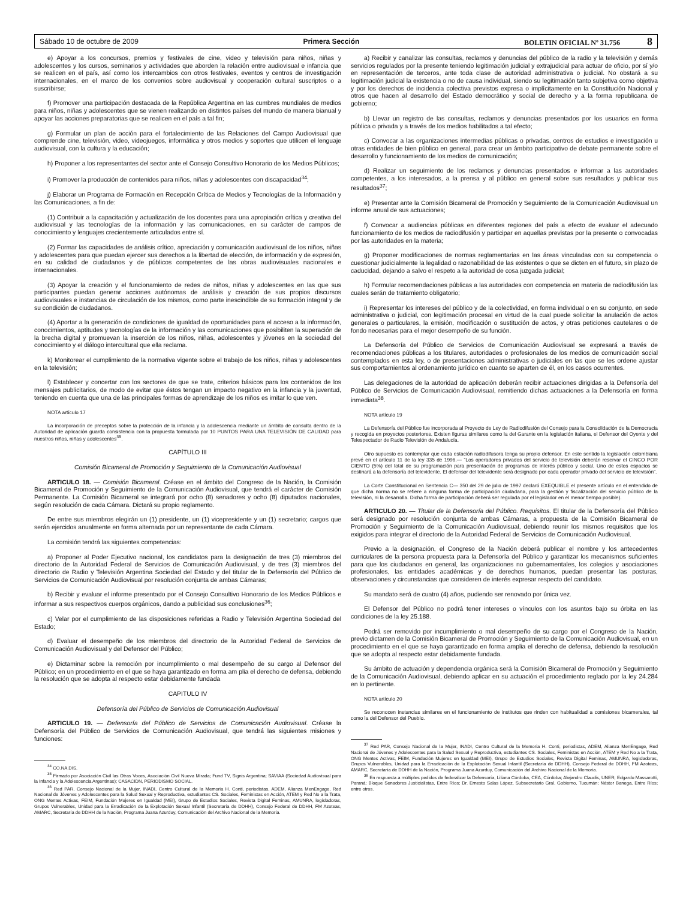Sábado 10 de octubre de 2009 Primera Sección BOLETIN OFICIAL Nº 31.756 8
e) Apoyar a los concursos, premios y festivales de cine, video y televisión para niños, niñas y adolescentes y los cursos, seminarios y actividades que aborden la relación entre audiovisual e infancia que se realicen en el país, así como los intercambios con otros festivales, eventos y centros de investigación internacionales, en el marco de los convenios sobre audiovisual y cooperación cultural suscriptos o a suscribirse;
f) Promover una participación destacada de la República Argentina en las cumbres mundiales de medios para niños, niñas y adolescentes que se vienen realizando en distintos países del mundo de manera bianual y apoyar las acciones preparatorias que se realicen en el país a tal fin;
g) Formular un plan de acción para el fortalecimiento de las Relaciones del Campo Audiovisual que comprende cine, televisión, video, videojuegos, informática y otros medios y soportes que utilicen el lenguaje audiovisual, con la cultura y la educación;
h) Proponer a los representantes del sector ante el Consejo Consultivo Honorario de los Medios Públicos;
i) Promover la producción de contenidos para niños, niñas y adolescentes con discapacidad<sup>34</sup>;
j) Elaborar un Programa de Formación en Recepción Crítica de Medios y Tecnologías de la Información y las Comunicaciones, a fin de:
(1) Contribuir a la capacitación y actualización de los docentes para una apropiación crítica y creativa del audiovisual y las tecnologías de la información y las comunicaciones, en su carácter de campos de conocimiento y lenguajes crecientemente articulados entre sí.
(2) Formar las capacidades de análisis crítico, apreciación y comunicación audiovisual de los niños, niñas y adolescentes para que puedan ejercer sus derechos a la libertad de elección, de información y de expresión, en su calidad de ciudadanos y de públicos competentes de las obras audiovisuales nacionales e internacionales.
(3) Apoyar la creación y el funcionamiento de redes de niños, niñas y adolescentes en las que sus participantes puedan generar acciones autónomas de análisis y creación de sus propios discursos audiovisuales e instancias de circulación de los mismos, como parte inescindible de su formación integral y de su condición de ciudadanos.
(4) Aportar a la generación de condiciones de igualdad de oportunidades para el acceso a la información, conocimientos, aptitudes y tecnologías de la información y las comunicaciones que posibiliten la superación de la brecha digital y promuevan la inserción de los niños, niñas, adolescentes y jóvenes en la sociedad del conocimiento y el diálogo intercultural que ella reclama.
k) Monitorear el cumplimiento de la normativa vigente sobre el trabajo de los niños, niñas y adolescentes en la televisión;
l) Establecer y concertar con los sectores de que se trate, criterios básicos para los contenidos de los mensajes publicitarios, de modo de evitar que éstos tengan un impacto negativo en la infancia y la juventud, teniendo en cuenta que una de las principales formas de aprendizaje de los niños es imitar lo que ven.
NOTA artículo 17
La incorporación de preceptos sobre la protección de la infancia y la adolescencia mediante un ámbito de consulta dentro de la Autoridad de aplicación guarda consistencia con la propuesta formulada por 10 PUNTOS PARA UNA TELEVISIÓN DE CALIDAD para nuestros niños, niñas y adolescentes<sup>35</sup>.
CAPÍTULO III
Comisión Bicameral de Promoción y Seguimiento de la Comunicación Audiovisual
ARTICULO 18. — Comisión Bicameral. Créase en el ámbito del Congreso de la Nación, la Comisión Bicameral de Promoción y Seguimiento de la Comunicación Audiovisual, que tendrá el carácter de Comisión Permanente. La Comisión Bicameral se integrará por ocho (8) senadores y ocho (8) diputados nacionales, según resolución de cada Cámara. Dictará su propio reglamento.
De entre sus miembros elegirán un (1) presidente, un (1) vicepresidente y un (1) secretario; cargos que serán ejercidos anualmente en forma alternada por un representante de cada Cámara.
La comisión tendrá las siguientes competencias:
a) Proponer al Poder Ejecutivo nacional, los candidatos para la designación de tres (3) miembros del directorio de la Autoridad Federal de Servicios de Comunicación Audiovisual, y de tres (3) miembros del directorio de Radio y Televisión Argentina Sociedad del Estado y del titular de la Defensoría del Público de Servicios de Comunicación Audiovisual por resolución conjunta de ambas Cámaras;
b) Recibir y evaluar el informe presentado por el Consejo Consultivo Honorario de los Medios Públicos e informar a sus respectivos cuerpos orgánicos, dando a publicidad sus conclusiones<sup>36</sup>;
c) Velar por el cumplimiento de las disposiciones referidas a Radio y Televisión Argentina Sociedad del Estado;
d) Evaluar el desempeño de los miembros del directorio de la Autoridad Federal de Servicios de Comunicación Audiovisual y del Defensor del Público;
e) Dictaminar sobre la remoción por incumplimiento o mal desempeño de su cargo al Defensor del Público; en un procedimiento en el que se haya garantizado en forma am plia el derecho de defensa, debiendo la resolución que se adopta al respecto estar debidamente fundada
CAPITULO IV
Defensoría del Público de Servicios de Comunicación Audiovisual
ARTICULO 19. — Defensoría del Público de Servicios de Comunicación Audiovisual. Créase la Defensoría del Público de Servicios de Comunicación Audiovisual, que tendrá las siguientes misiones y funciones:
<sup>34</sup> CO.NA.DIS.
<sup>35</sup> Firmado por Asociación Civil las Otras Voces, Asociación Civil Nueva Mirada; Fund TV, Signis Argentina; SAVIAA (Sociedad Audiovisual para la Infancia y la Adolescencia Argentinas); CASACIDN, PERIODISMO SOCIAL.
<sup>36</sup> Red PAR, Consejo Nacional de la Mujer, INADI, Centro Cultural de la Memoria H. Conti, periodistas, ADEM, Alianza MenEngage, Red Nacional de Jóvenes y Adolescentes para la Salud Sexual y Reproductiva, estudiantes CS. Sociales, Feministas en Acción, ATEM y Red No a la Trata, ONG Mentes Activas, FEIM, Fundación Mujeres en Igualdad (MEI), Grupo de Estudios Sociales, Revista Digital Feminas, AMUNRA, legisladoras, Grupos Vulnerables, Unidad para la Erradicación de la Explotación Sexual Infantil (Secretaría de DDHH), Consejo Federal de DDHH, FM Azoteas, AMARC, Secretaría de DDHH de la Nación, Programa Juana Azurduy, Comunicación del Archivo Nacional de la Memoria.
a) Recibir y canalizar las consultas, reclamos y denuncias del público de la radio y la televisión y demás servicios regulados por la presente teniendo legitimación judicial y extrajudicial para actuar de oficio, por sí y/o en representación de terceros, ante toda clase de autoridad administrativa o judicial. No obstará a su legitimación judicial la existencia o no de causa individual, siendo su legitimación tanto subjetiva como objetiva y por los derechos de incidencia colectiva previstos expresa o implícitamente en la Constitución Nacional y otros que hacen al desarrollo del Estado democrático y social de derecho y a la forma republicana de gobierno;
b) Llevar un registro de las consultas, reclamos y denuncias presentados por los usuarios en forma pública o privada y a través de los medios habilitados a tal efecto;
c) Convocar a las organizaciones intermedias públicas o privadas, centros de estudios e investigación u otras entidades de bien público en general, para crear un ámbito participativo de debate permanente sobre el desarrollo y funcionamiento de los medios de comunicación;
d) Realizar un seguimiento de los reclamos y denuncias presentados e informar a las autoridades competentes, a los interesados, a la prensa y al público en general sobre sus resultados y publicar sus resultados<sup>37</sup>;
e) Presentar ante la Comisión Bicameral de Promoción y Seguimiento de la Comunicación Audiovisual un informe anual de sus actuaciones;
f) Convocar a audiencias públicas en diferentes regiones del país a efecto de evaluar el adecuado funcionamiento de los medios de radiodifusión y participar en aquellas previstas por la presente o convocadas por las autoridades en la materia;
g) Proponer modificaciones de normas reglamentarias en las áreas vinculadas con su competencia o cuestionar judicialmente la legalidad o razonabilidad de las existentes o que se dicten en el futuro, sin plazo de caducidad, dejando a salvo el respeto a la autoridad de cosa juzgada judicial;
h) Formular recomendaciones públicas a las autoridades con competencia en materia de radiodifusión las cuales serán de tratamiento obligatorio;
i) Representar los intereses del público y de la colectividad, en forma individual o en su conjunto, en sede administrativa o judicial, con legitimación procesal en virtud de la cual puede solicitar la anulación de actos generales o particulares, la emisión, modificación o sustitución de actos, y otras peticiones cautelares o de fondo necesarias para el mejor desempeño de su función.
La Defensoría del Público de Servicios de Comunicación Audiovisual se expresará a través de recomendaciones públicas a los titulares, autoridades o profesionales de los medios de comunicación social contemplados en esta ley, o de presentaciones administrativas o judiciales en las que se les ordene ajustar sus comportamientos al ordenamiento jurídico en cuanto se aparten de él, en los casos ocurrentes.
Las delegaciones de la autoridad de aplicación deberán recibir actuaciones dirigidas a la Defensoría del Público de Servicios de Comunicación Audiovisual, remitiendo dichas actuaciones a la Defensoría en forma inmediata<sup>38</sup>.
NOTA artículo 19
La Defensoría del Público fue incorporada al Proyecto de Ley de Radiodifusión del Consejo para la Consolidación de la Democracia y recogida en proyectos posteriores. Existen figuras similares como la del Garante en la legislación italiana, el Defensor del Oyente y del Telespectador de Radio Televisión de Andalucía.
Otro supuesto es contemplar que cada estación radiodifusora tenga su propio defensor. En este sentido la legislación colombiana prevé en el artículo 11 de la ley 335 de 1996.— “Los operadores privados del servicio de televisión deberán reservar el CINCO POR CIENTO (5%) del total de su programación para presentación de programas de interés público y social. Uno de estos espacios se destinará a la defensoría del televidente. El defensor del televidente será designado por cada operador privado del servicio de televisión”.
La Corte Constitucional en Sentencia C— 350 del 29 de julio de 1997 declaró EXEQUIBLE el presente artículo en el entendido de que dicha norma no se refiere a ninguna forma de participación ciudadana, para la gestión y fiscalización del servicio público de la televisión, ni la desarrolla. Dicha forma de participación deberá ser regulada por el legislador en el menor tiempo posible).
ARTICULO 20. — Titular de la Defensoría del Público. Requisitos. El titular de la Defensoría del Público será designado por resolución conjunta de ambas Cámaras, a propuesta de la Comisión Bicameral de Promoción y Seguimiento de la Comunicación Audiovisual, debiendo reunir los mismos requisitos que los exigidos para integrar el directorio de la Autoridad Federal de Servicios de Comunicación Audiovisual.
Previo a la designación, el Congreso de la Nación deberá publicar el nombre y los antecedentes curriculares de la persona propuesta para la Defensoría del Público y garantizar los mecanismos suficientes para que los ciudadanos en general, las organizaciones no gubernamentales, los colegios y asociaciones profesionales, las entidades académicas y de derechos humanos, puedan presentar las posturas, observaciones y circunstancias que consideren de interés expresar respecto del candidato.
Su mandato será de cuatro (4) años, pudiendo ser renovado por única vez.
El Defensor del Público no podrá tener intereses o vínculos con los asuntos bajo su órbita en las condiciones de la ley 25.188.
Podrá ser removido por incumplimiento o mal desempeño de su cargo por el Congreso de la Nación, previo dictamen de la Comisión Bicameral de Promoción y Seguimiento de la Comunicación Audiovisual, en un procedimiento en el que se haya garantizado en forma amplia el derecho de defensa, debiendo la resolución que se adopta al respecto estar debidamente fundada.
Su ámbito de actuación y dependencia orgánica será la Comisión Bicameral de Promoción y Seguimiento de la Comunicación Audiovisual, debiendo aplicar en su actuación el procedimiento reglado por la ley 24.284 en lo pertinente.
NOTA artículo 20
Se reconocen instancias similares en el funcionamiento de institutos que rinden con habitualidad a comisiones bicamerales, tal como la del Defensor del Pueblo.
<sup>37</sup> Red PAR, Consejo Nacional de la Mujer, INADI, Centro Cultural de la Memoria H. Conti, periodistas, ADEM, Alianza MenEngage, Red Nacional de Jóvenes y Adolescentes para la Salud Sexual y Reproductiva, estudiantes CS. Sociales, Feministas en Acción, ATEM y Red No a la Trata, ONG Mentes Activas, FEIM, Fundación Mujeres en Igualdad (MEI), Grupo de Estudios Sociales, Revista Digital Feminas, AMUNRA, legisladoras, Grupos Vulnerables, Unidad para la Erradicación de la Explotación Sexual Infantil (Secretaría de DDHH), Consejo Federal de DDHH, FM Azoteas, AMARC, Secretaría de DDHH de la Nación, Programa Juana Azurduy, Comunicación del Archivo Nacional de la Memoria.
<sup>38</sup> En respuesta a múltiples pedidos de federalizar la Defensoría, Liliana Córdoba, CEA, Córdoba; Alejandro Claudis, UNER; Edgardo Massarotti, Paraná; Bloque Senadores Justicialistas, Entre Ríos; Dr. Ernesto Salas López, Subsecretario Gral. Gobierno, Tucumán; Néstor Banega, Entre Ríos; entre otros.